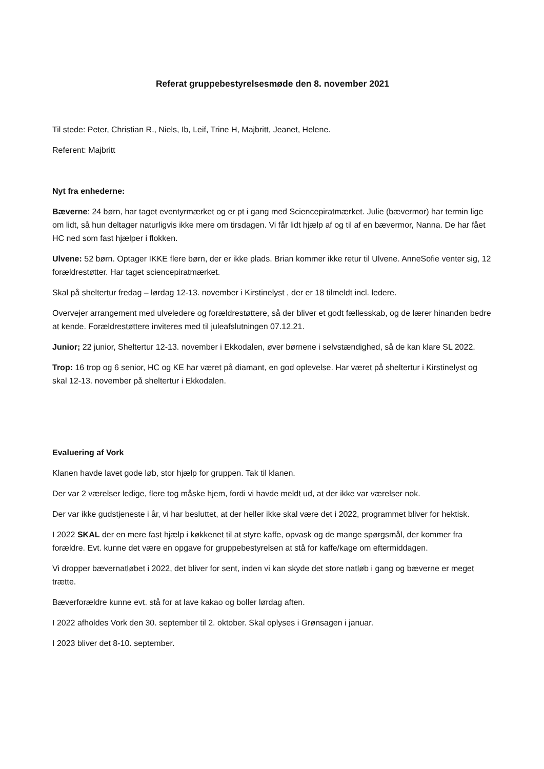Referat gruppebestyrelsesmøde den 8. november 2021
Til stede: Peter, Christian R., Niels, Ib, Leif, Trine H, Majbritt, Jeanet, Helene.
Referent: Majbritt
Nyt fra enhederne:
Bæverne: 24 børn, har taget eventyrmærket og er pt i gang med Sciencepiratmærket. Julie (bævermor) har termin lige om lidt, så hun deltager naturligvis ikke mere om tirsdagen. Vi får lidt hjælp af og til af en bævermor, Nanna. De har fået HC ned som fast hjælper i flokken.
Ulvene: 52 børn. Optager IKKE flere børn, der er ikke plads. Brian kommer ikke retur til Ulvene. AnneSofie venter sig, 12 forældrestøtter. Har taget sciencepiratmærket.
Skal på sheltertur fredag – lørdag 12-13. november i Kirstinelyst , der er 18 tilmeldt incl. ledere.
Overvejer arrangement med ulveledere og forældrestøttere, så der bliver et godt fællesskab, og de lærer hinanden bedre at kende. Forældrestøttere inviteres med til juleafslutningen 07.12.21.
Junior; 22 junior, Sheltertur 12-13. november i Ekkodalen, øver børnene i selvstændighed, så de kan klare SL 2022.
Trop: 16 trop og 6 senior, HC og KE har været på diamant, en god oplevelse. Har været på sheltertur i Kirstinelyst og skal 12-13. november på sheltertur i Ekkodalen.
Evaluering af Vork
Klanen havde lavet gode løb, stor hjælp for gruppen. Tak til klanen.
Der var 2 værelser ledige, flere tog måske hjem, fordi vi havde meldt ud, at der ikke var værelser nok.
Der var ikke gudstjeneste i år, vi har besluttet, at der heller ikke skal være det i 2022, programmet bliver for hektisk.
I 2022 SKAL der en mere fast hjælp i køkkenet til at styre kaffe, opvask og de mange spørgsmål, der kommer fra forældre. Evt. kunne det være en opgave for gruppebestyrelsen at stå for kaffe/kage om eftermiddagen.
Vi dropper bævernatløbet i 2022, det bliver for sent, inden vi kan skyde det store natløb i gang og bæverne er meget trætte.
Bæverforældre kunne evt. stå for at lave kakao og boller lørdag aften.
I 2022 afholdes Vork den 30. september til 2. oktober. Skal oplyses i Grønsagen i januar.
I 2023 bliver det 8-10. september.